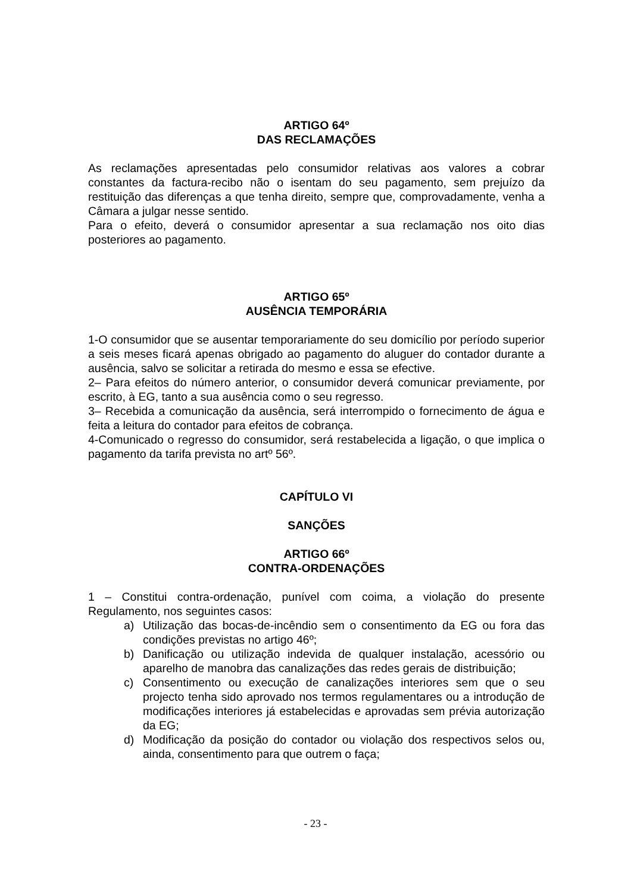ARTIGO 64º
DAS RECLAMAÇÕES
As reclamações apresentadas pelo consumidor relativas aos valores a cobrar constantes da factura-recibo não o isentam do seu pagamento, sem prejuízo da restituição das diferenças a que tenha direito, sempre que, comprovadamente, venha a Câmara a julgar nesse sentido.
Para o efeito, deverá o consumidor apresentar a sua reclamação nos oito dias posteriores ao pagamento.
ARTIGO 65º
AUSÊNCIA TEMPORÁRIA
1-O consumidor que se ausentar temporariamente do seu domicílio por período superior a seis meses ficará apenas obrigado ao pagamento do aluguer do contador durante a ausência, salvo se solicitar a retirada do mesmo e essa se efective.
2– Para efeitos do número anterior, o consumidor deverá comunicar previamente, por escrito, à EG, tanto a sua ausência como o seu regresso.
3– Recebida a comunicação da ausência, será interrompido o fornecimento de água e feita a leitura do contador para efeitos de cobrança.
4-Comunicado o regresso do consumidor, será restabelecida a ligação, o que implica o pagamento da tarifa prevista no artº 56º.
CAPÍTULO VI
SANÇÕES
ARTIGO 66º
CONTRA-ORDENAÇÕES
1 – Constitui contra-ordenação, punível com coima, a violação do presente Regulamento, nos seguintes casos:
a) Utilização das bocas-de-incêndio sem o consentimento da EG ou fora das condições previstas no artigo 46º;
b) Danificação ou utilização indevida de qualquer instalação, acessório ou aparelho de manobra das canalizações das redes gerais de distribuição;
c) Consentimento ou execução de canalizações interiores sem que o seu projecto tenha sido aprovado nos termos regulamentares ou a introdução de modificações interiores já estabelecidas e aprovadas sem prévia autorização da EG;
d) Modificação da posição do contador ou violação dos respectivos selos ou, ainda, consentimento para que outrem o faça;
- 23 -